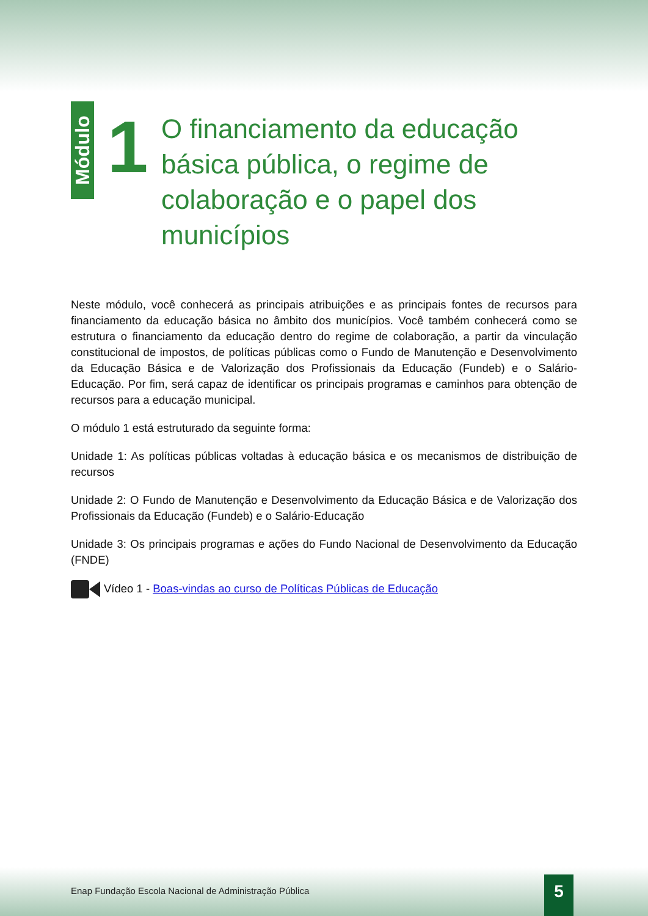Módulo
1
O financiamento da educação básica pública, o regime de colaboração e o papel dos municípios
Neste módulo, você conhecerá as principais atribuições e as principais fontes de recursos para financiamento da educação básica no âmbito dos municípios. Você também conhecerá como se estrutura o financiamento da educação dentro do regime de colaboração, a partir da vinculação constitucional de impostos, de políticas públicas como o Fundo de Manutenção e Desenvolvimento da Educação Básica e de Valorização dos Profissionais da Educação (Fundeb) e o Salário-Educação. Por fim, será capaz de identificar os principais programas e caminhos para obtenção de recursos para a educação municipal.
O módulo 1 está estruturado da seguinte forma:
Unidade 1: As políticas públicas voltadas à educação básica e os mecanismos de distribuição de recursos
Unidade 2: O Fundo de Manutenção e Desenvolvimento da Educação Básica e de Valorização dos Profissionais da Educação (Fundeb) e o Salário-Educação
Unidade 3: Os principais programas e ações do Fundo Nacional de Desenvolvimento da Educação (FNDE)
Vídeo 1 - Boas-vindas ao curso de Políticas Públicas de Educação
Enap Fundação Escola Nacional de Administração Pública
5